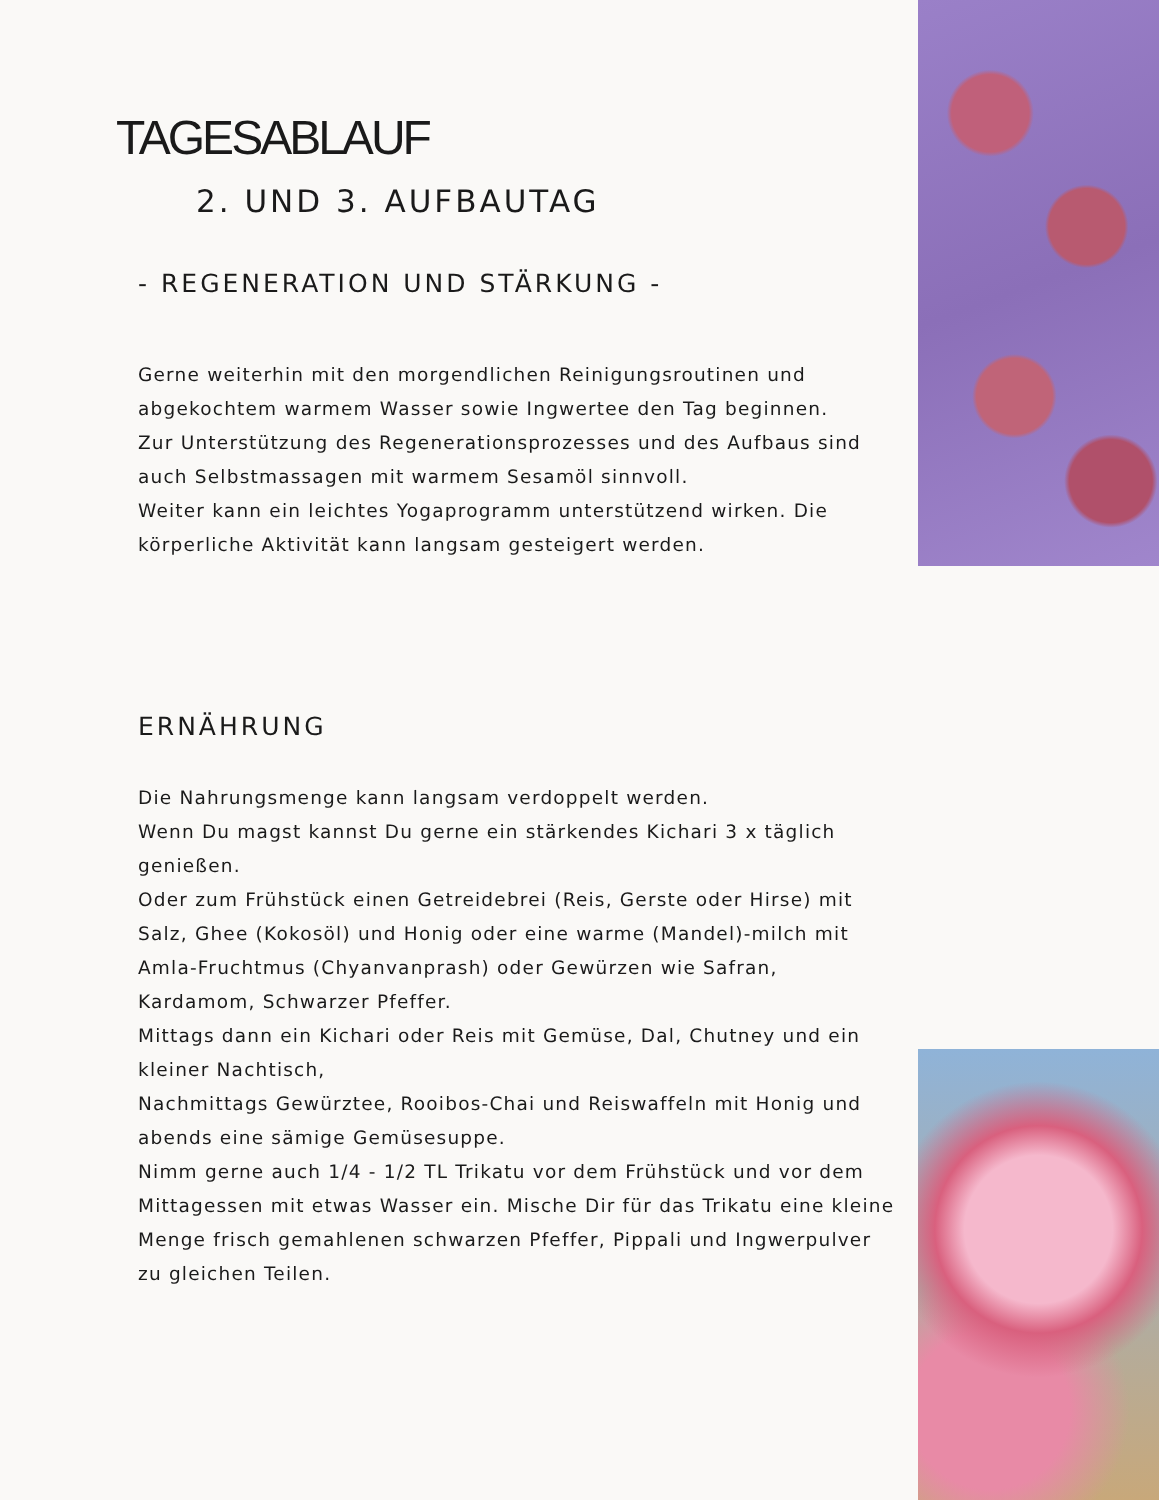TAGESABLAUF
2. UND 3. AUFBAUTAG
- REGENERATION UND STÄRKUNG -
Gerne weiterhin mit den morgendlichen Reinigungsroutinen und abgekochtem warmem Wasser sowie Ingwertee den Tag beginnen.
Zur Unterstützung des Regenerationsprozesses und des Aufbaus sind auch Selbstmassagen mit warmem Sesamöl sinnvoll.
Weiter kann ein leichtes Yogaprogramm unterstützend wirken. Die körperliche Aktivität kann langsam gesteigert werden.
ERNÄHRUNG
Die Nahrungsmenge kann langsam verdoppelt werden.
Wenn Du magst kannst Du gerne ein stärkendes Kichari 3 x täglich genießen.
Oder zum Frühstück einen Getreidebrei (Reis, Gerste oder Hirse) mit Salz, Ghee (Kokosöl) und Honig oder eine warme (Mandel)-milch mit Amla-Fruchtmus (Chyanvanprash) oder Gewürzen wie Safran, Kardamom, Schwarzer Pfeffer.
Mittags dann ein Kichari oder Reis mit Gemüse, Dal, Chutney und ein kleiner Nachtisch,
Nachmittags Gewürztee, Rooibos-Chai und Reiswaffeln mit Honig und abends eine sämige Gemüsesuppe.
Nimm gerne auch 1/4 - 1/2 TL Trikatu vor dem Frühstück und vor dem Mittagessen mit etwas Wasser ein. Mische Dir für das Trikatu eine kleine Menge frisch gemahlenen schwarzen Pfeffer, Pippali und Ingwerpulver zu gleichen Teilen.